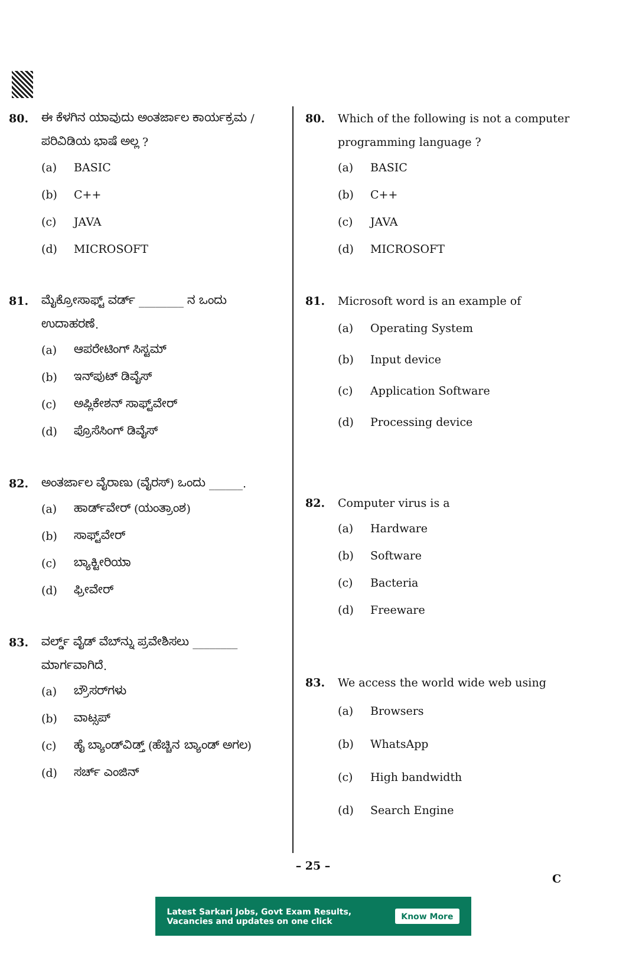80. ಈ ಕೆಳಗಿನ ಯಾವುದು ಅಂತರ್ಜಾಲ ಕಾರ್ಯಕ್ರಮ / ಪರಿವಿಡಿಯ ಭಾಷೆ ಅಲ್ಲ ?
(a) BASIC
(b) C++
(c) JAVA
(d) MICROSOFT
81. ಮೈಕ್ರೋಸಾಫ್ಟ್ ವರ್ಡ್ ________ ನ ಒಂದು ಉದಾಹರಣೆ.
(a) ಆಪರೇಟಿಂಗ್ ಸಿಸ್ಟಮ್
(b) ಇನ್‌ಪುಟ್ ಡಿವೈಸ್
(c) ಅಪ್ಲಿಕೇಶನ್ ಸಾಫ್ಟ್‌ವೇರ್
(d) ಪ್ರೊಸೆಸಿಂಗ್ ಡಿವೈಸ್
82. ಅಂತರ್ಜಾಲ ವೈರಾಣು (ವೈರಸ್) ಒಂದು ______.
(a) ಹಾರ್ಡ್‌ವೇರ್ (ಯಂತ್ರಾಂಶ)
(b) ಸಾಫ್ಟ್‌ವೇರ್
(c) ಬ್ಯಾಕ್ಟೀರಿಯಾ
(d) ಫ್ರೀವೇರ್
83. ವರ್ಲ್ಡ್ ವೈಡ್ ವೆಬ್‌ನ್ನು ಪ್ರವೇಶಿಸಲು ________ ಮಾರ್ಗವಾಗಿದೆ.
(a) ಬ್ರೌಸರ್‌ಗಳು
(b) ವಾಟ್ಸಪ್
(c) ಹೈ ಬ್ಯಾಂಡ್‌ವಿಡ್ತ್ (ಹೆಚ್ಚಿನ ಬ್ಯಾಂಡ್ ಅಗಲ)
(d) ಸರ್ಚ್ ಎಂಜಿನ್
80. Which of the following is not a computer programming language ?
(a) BASIC
(b) C++
(c) JAVA
(d) MICROSOFT
81. Microsoft word is an example of
(a) Operating System
(b) Input device
(c) Application Software
(d) Processing device
82. Computer virus is a
(a) Hardware
(b) Software
(c) Bacteria
(d) Freeware
83. We access the world wide web using
(a) Browsers
(b) WhatsApp
(c) High bandwidth
(d) Search Engine
– 25 –
C
Latest Sarkari Jobs, Govt Exam Results,
Vacancies and updates on one click
Know More